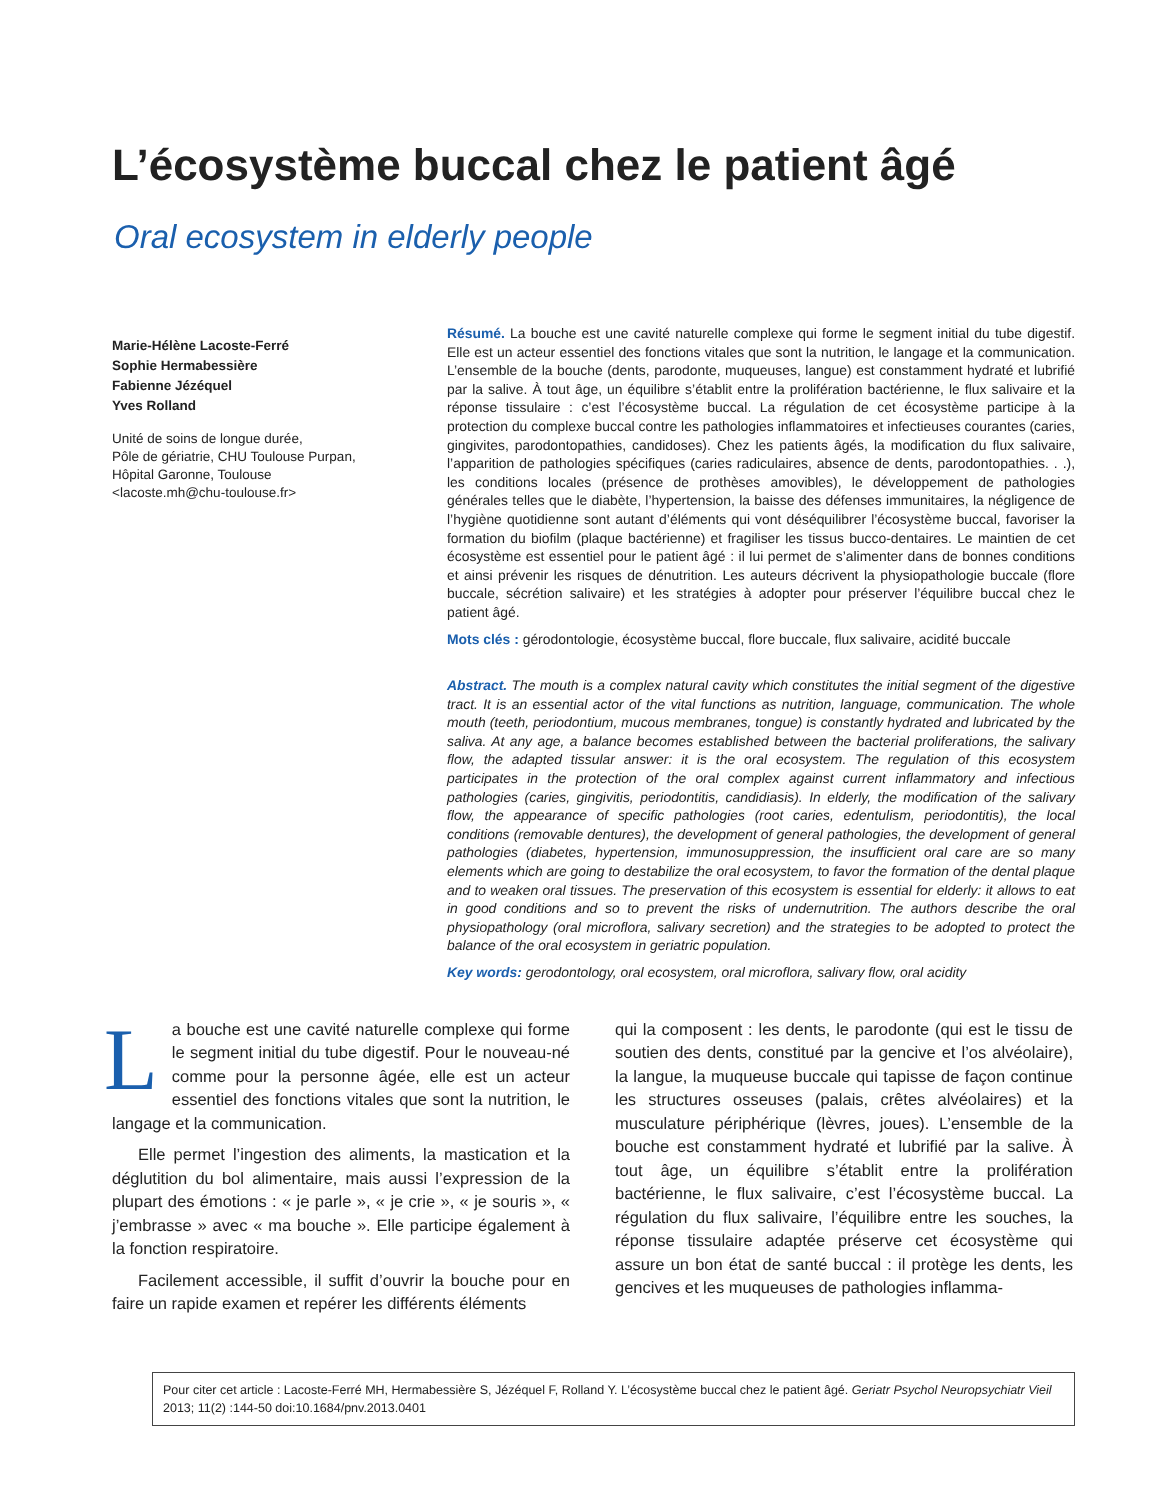L’écosystème buccal chez le patient âgé
Oral ecosystem in elderly people
Marie-Hélène Lacoste-Ferré
Sophie Hermabessière
Fabienne Jézéquel
Yves Rolland
Unité de soins de longue durée,
Pôle de gériatrie, CHU Toulouse Purpan,
Hôpital Garonne, Toulouse
<lacoste.mh@chu-toulouse.fr>
Résumé. La bouche est une cavité naturelle complexe qui forme le segment initial du tube digestif. Elle est un acteur essentiel des fonctions vitales que sont la nutrition, le langage et la communication. L’ensemble de la bouche (dents, parodonte, muqueuses, langue) est constamment hydraté et lubrifié par la salive. À tout âge, un équilibre s’établit entre la prolifération bactérienne, le flux salivaire et la réponse tissulaire : c’est l’écosystème buccal. La régulation de cet écosystème participe à la protection du complexe buccal contre les pathologies inflammatoires et infectieuses courantes (caries, gingivites, parodontopathies, candidoses). Chez les patients âgés, la modification du flux salivaire, l’apparition de pathologies spécifiques (caries radiculaires, absence de dents, parodontopathies. . .), les conditions locales (présence de prothèses amovibles), le développement de pathologies générales telles que le diabète, l’hypertension, la baisse des défenses immunitaires, la négligence de l’hygiène quotidienne sont autant d’éléments qui vont déséquilibrer l’écosystème buccal, favoriser la formation du biofilm (plaque bactérienne) et fragiliser les tissus bucco-dentaires. Le maintien de cet écosystème est essentiel pour le patient âgé : il lui permet de s’alimenter dans de bonnes conditions et ainsi prévenir les risques de dénutrition. Les auteurs décrivent la physiopathologie buccale (flore buccale, sécrétion salivaire) et les stratégies à adopter pour préserver l’équilibre buccal chez le patient âgé.
Mots clés : gérodontologie, écosystème buccal, flore buccale, flux salivaire, acidité buccale
Abstract. The mouth is a complex natural cavity which constitutes the initial segment of the digestive tract. It is an essential actor of the vital functions as nutrition, language, communication. The whole mouth (teeth, periodontium, mucous membranes, tongue) is constantly hydrated and lubricated by the saliva. At any age, a balance becomes established between the bacterial proliferations, the salivary flow, the adapted tissular answer: it is the oral ecosystem. The regulation of this ecosystem participates in the protection of the oral complex against current inflammatory and infectious pathologies (caries, gingivitis, periodontitis, candidiasis). In elderly, the modification of the salivary flow, the appearance of specific pathologies (root caries, edentulism, periodontitis), the local conditions (removable dentures), the development of general pathologies, the development of general pathologies (diabetes, hypertension, immunosuppression, the insufficient oral care are so many elements which are going to destabilize the oral ecosystem, to favor the formation of the dental plaque and to weaken oral tissues. The preservation of this ecosystem is essential for elderly: it allows to eat in good conditions and so to prevent the risks of undernutrition. The authors describe the oral physiopathology (oral microflora, salivary secretion) and the strategies to be adopted to protect the balance of the oral ecosystem in geriatric population.
Key words: gerodontology, oral ecosystem, oral microflora, salivary flow, oral acidity
La bouche est une cavité naturelle complexe qui forme le segment initial du tube digestif. Pour le nouveau-né comme pour la personne âgée, elle est un acteur essentiel des fonctions vitales que sont la nutrition, le langage et la communication.
Elle permet l’ingestion des aliments, la mastication et la déglutition du bol alimentaire, mais aussi l’expression de la plupart des émotions : « je parle », « je crie », « je souris », « j’embrasse » avec « ma bouche ». Elle participe également à la fonction respiratoire.
Facilement accessible, il suffit d’ouvrir la bouche pour en faire un rapide examen et repérer les différents éléments
qui la composent : les dents, le parodonte (qui est le tissu de soutien des dents, constitué par la gencive et l’os alvéolaire), la langue, la muqueuse buccale qui tapisse de façon continue les structures osseuses (palais, crêtes alvéolaires) et la musculature périphérique (lèvres, joues). L’ensemble de la bouche est constamment hydraté et lubrifié par la salive. À tout âge, un équilibre s’établit entre la prolifération bactérienne, le flux salivaire, c’est l’écosystème buccal. La régulation du flux salivaire, l’équilibre entre les souches, la réponse tissulaire adaptée préserve cet écosystème qui assure un bon état de santé buccal : il protège les dents, les gencives et les muqueuses de pathologies inflamma-
Pour citer cet article : Lacoste-Ferré MH, Hermabessière S, Jézéquel F, Rolland Y. L’écosystème buccal chez le patient âgé. Geriatr Psychol Neuropsychiatr Vieil 2013; 11(2) :144-50 doi:10.1684/pnv.2013.0401